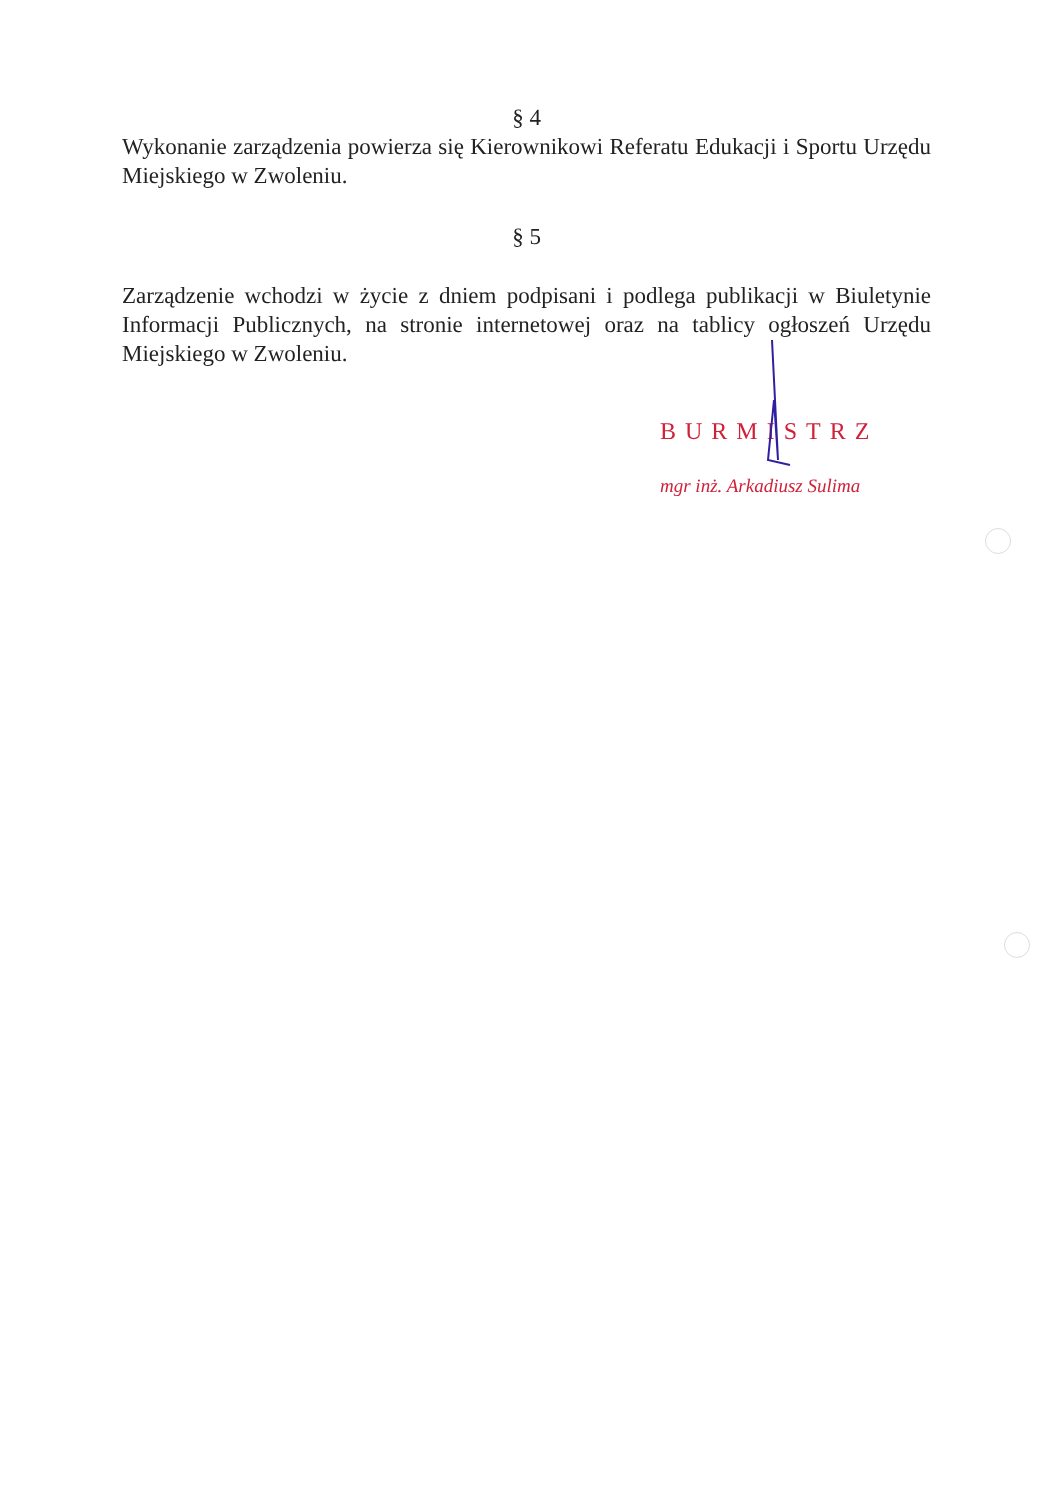§ 4
Wykonanie zarządzenia powierza się Kierownikowi Referatu Edukacji i Sportu Urzędu Miejskiego w Zwoleniu.
§ 5
Zarządzenie wchodzi w życie z dniem podpisani i podlega publikacji w Biuletynie Informacji Publicznych, na stronie internetowej oraz na tablicy ogłoszeń Urzędu Miejskiego w Zwoleniu.
BURMISTRZ
mgr inż. Arkadiusz Sulima